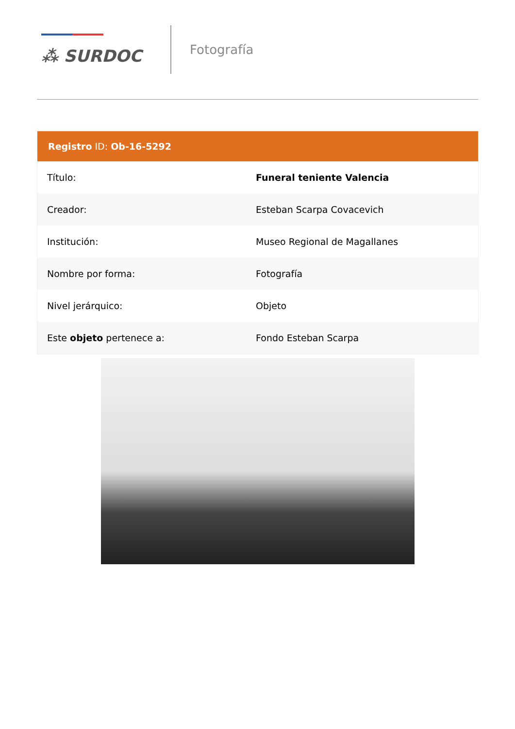⁂ SURDOC
Fotografía
| Registro ID: Ob-16-5292 | |
| --- | --- |
| Título: | Funeral teniente Valencia |
| Creador: | Esteban Scarpa Covacevich |
| Institución: | Museo Regional de Magallanes |
| Nombre por forma: | Fotografía |
| Nivel jerárquico: | Objeto |
| Este objeto pertenece a: | Fondo Esteban Scarpa |